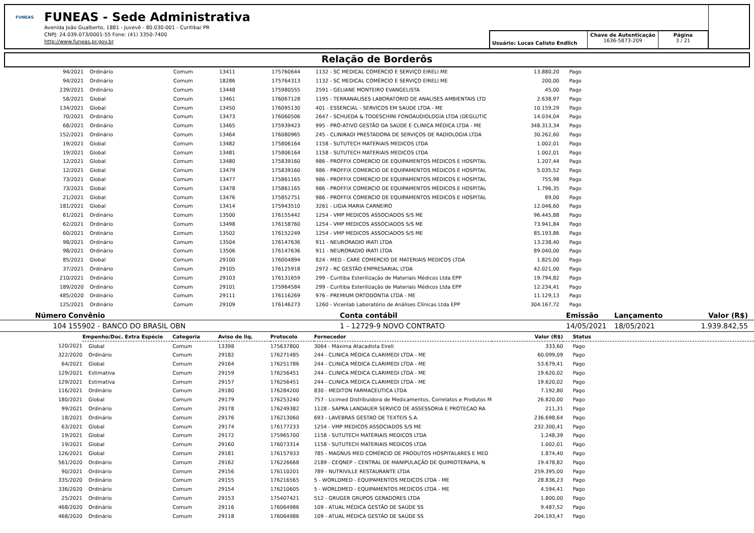FUNEAS
FUNEAS - Sede Administrativa
Avenida João Gualberto, 1881 - Juvevê - 80.030-001 - Curitiba/ PR
CNPJ: 24.039.073/0001-55 Fone: (41) 3350-7400
http://www.funeas.pr.gov.br
Usuário: Lucas Calisto Endlich
Chave de Autenticação
1636-5873-209
Página
3 / 21
Relação de Borderôs
| 94/2021 | Ordinário | Comum | 13411 | 175760644 | 1132 - SC MEDICAL COMÉRCIO E SERVIÇO EIRELI ME | 13.880,20 | | Pago |
| 94/2021 | Ordinário | Comum | 18286 | 175764313 | 1132 - SC MEDICAL COMÉRCIO E SERVIÇO EIRELI ME | 200,00 | | Pago |
| 239/2021 | Ordinário | Comum | 13448 | 175980555 | 2591 - GELIANE MONTEIRO EVANGELISTA | 45,00 | | Pago |
| 58/2021 | Global | Comum | 13461 | 176067128 | 1195 - TERRANALISES LABORATORIO DE ANALISES AMBIENTAIS LTD | 2.638,97 | | Pago |
| 134/2021 | Global | Comum | 13450 | 176095130 | 401 - ESSENCIAL - SERVICOS EM SAUDE LTDA - ME | 10.159,29 | | Pago |
| 70/2021 | Ordinário | Comum | 13473 | 176060506 | 2647 - SCHUEDA & TODESCHINI FONOAUDIOLOGIA LTDA (DEGLUTIC | 14.034,04 | | Pago |
| 68/2021 | Ordinário | Comum | 13465 | 175939423 | 995 - PRÓ-ATIVO GESTÃO DA SAÚDE E CLINICA MÉDICA LTDA - ME | 348.313,34 | | Pago |
| 152/2021 | Ordinário | Comum | 13464 | 176080965 | 245 - CLINIRADI PRESTADORA DE SERVIÇOS DE RADIOLOGIA LTDA | 30.262,60 | | Pago |
| 19/2021 | Global | Comum | 13482 | 175806164 | 1158 - SUTUTECH MATERIAIS MEDICOS LTDA | 1.002,01 | | Pago |
| 19/2021 | Global | Comum | 13481 | 175806164 | 1158 - SUTUTECH MATERIAIS MEDICOS LTDA | 1.002,01 | | Pago |
| 12/2021 | Global | Comum | 13480 | 175839160 | 986 - PROFFIX COMERCIO DE EQUIPAMENTOS MÉDICOS E HOSPITAL | 1.207,44 | | Pago |
| 12/2021 | Global | Comum | 13479 | 175839160 | 986 - PROFFIX COMERCIO DE EQUIPAMENTOS MÉDICOS E HOSPITAL | 5.035,52 | | Pago |
| 73/2021 | Global | Comum | 13477 | 175861165 | 986 - PROFFIX COMERCIO DE EQUIPAMENTOS MÉDICOS E HOSPITAL | 755,98 | | Pago |
| 73/2021 | Global | Comum | 13478 | 175861165 | 986 - PROFFIX COMERCIO DE EQUIPAMENTOS MÉDICOS E HOSPITAL | 1.796,35 | | Pago |
| 21/2021 | Global | Comum | 13476 | 175852751 | 986 - PROFFIX COMERCIO DE EQUIPAMENTOS MÉDICOS E HOSPITAL | 89,00 | | Pago |
| 181/2021 | Global | Comum | 13414 | 175943510 | 3261 - LIGIA MARIA CARNEIRO | 12.046,60 | | Pago |
| 61/2021 | Ordinário | Comum | 13500 | 176155442 | 1254 - VMP MEDICOS ASSOCIADOS S/S ME | 96.445,88 | | Pago |
| 62/2021 | Ordinário | Comum | 13498 | 176158760 | 1254 - VMP MEDICOS ASSOCIADOS S/S ME | 73.941,84 | | Pago |
| 60/2021 | Ordinário | Comum | 13502 | 176152249 | 1254 - VMP MEDICOS ASSOCIADOS S/S ME | 85.193,86 | | Pago |
| 98/2021 | Ordinário | Comum | 13504 | 176147636 | 911 - NEURORADIO IRATI LTDA | 13.238,40 | | Pago |
| 98/2021 | Ordinário | Comum | 13506 | 176147636 | 911 - NEURORADIO IRATI LTDA | 89.040,00 | | Pago |
| 85/2021 | Global | Comum | 29100 | 176004894 | 824 - MED - CARE COMERCIO DE MATERIAIS MEDICOS LTDA | 1.825,00 | | Pago |
| 37/2021 | Ordinário | Comum | 29105 | 176125918 | 2972 - RC GESTÃO EMPRESARIAL LTDA | 42.021,00 | | Pago |
| 210/2021 | Ordinário | Comum | 29103 | 176131659 | 299 - Curitiba Esterilização de Materiais Médicos Ltda EPP | 19.794,82 | | Pago |
| 189/2020 | Ordinário | Comum | 29101 | 175964584 | 299 - Curitiba Esterilização de Materiais Médicos Ltda EPP | 12.234,41 | | Pago |
| 485/2020 | Ordinário | Comum | 29111 | 176116269 | 976 - PREMIUM ORTODONTIA LTDA - ME | 11.129,13 | | Pago |
| 125/2021 | Ordinário | Comum | 29109 | 176146273 | 1260 - Vicenlab Laboratório de Análises Clínicas Ltda EPP | 304.167,72 | | Pago |
| Número | Convênio | Conta contábil | Emissão | Lançamento | Valor (R$) |
| --- | --- | --- | --- | --- | --- |
| 104 | 155902 - BANCO DO BRASIL OBN | 1 - 12729-9 NOVO CONTRATO | 14/05/2021 | 18/05/2021 | 1.939.842,55 |
| | Empenho/Doc. Extra Espécie | Categoria | Aviso de liq. | Protocolo | Fornecedor | Valor (R$) | | Status |
| --- | --- | --- | --- | --- | --- | --- | --- | --- |
| 120/2021 | Global | Comum | 13398 | 175637800 | 3064 - Máxima Atacadista Eireli | 333,60 | | Pago |
| 322/2020 | Ordinário | Comum | 29182 | 176271485 | 244 - CLINICA MÉDICA CLARIMEDI LTDA - ME | 60.099,09 | | Pago |
| 64/2021 | Global | Comum | 29164 | 176251786 | 244 - CLINICA MÉDICA CLARIMEDI LTDA - ME | 53.679,41 | | Pago |
| 129/2021 | Estimativa | Comum | 29159 | 176256451 | 244 - CLINICA MÉDICA CLARIMEDI LTDA - ME | 19.620,02 | | Pago |
| 129/2021 | Estimativa | Comum | 29157 | 176256451 | 244 - CLINICA MÉDICA CLARIMEDI LTDA - ME | 19.620,02 | | Pago |
| 116/2021 | Ordinário | Comum | 29180 | 176284200 | 830 - MEDITON FARMACEUTICA LTDA | 7.192,80 | | Pago |
| 180/2021 | Global | Comum | 29179 | 176253240 | 757 - Licimed Distribuidora de Medicamentos, Correlatos e Produtos M | 26.820,00 | | Pago |
| 99/2021 | Ordinário | Comum | 29178 | 176249382 | 1128 - SAPRA LANDAUER SERVICO DE ASSESSORIA E PROTECAO RA | 211,31 | | Pago |
| 18/2021 | Ordinário | Comum | 29176 | 176213060 | 693 - LAVEBRAS GESTAO DE TEXTEIS S.A. | 236.698,64 | | Pago |
| 63/2021 | Global | Comum | 29174 | 176177233 | 1254 - VMP MEDICOS ASSOCIADOS S/S ME | 232.300,41 | | Pago |
| 19/2021 | Global | Comum | 29172 | 175965700 | 1158 - SUTUTECH MATERIAIS MEDICOS LTDA | 1.248,39 | | Pago |
| 19/2021 | Global | Comum | 29160 | 176073314 | 1158 - SUTUTECH MATERIAIS MEDICOS LTDA | 1.002,01 | | Pago |
| 126/2021 | Global | Comum | 29181 | 176157933 | 785 - MAGNUS MED COMÉRCIO DE PRODUTOS HOSPITALARES E MED | 1.874,40 | | Pago |
| 561/2020 | Ordinário | Comum | 29162 | 176226668 | 2189 - CEQNEP – CENTRAL DE MANIPULAÇÃO DE QUIMIOTERAPIA, N | 19.478,82 | | Pago |
| 90/2021 | Ordinário | Comum | 29156 | 176110201 | 789 - NUTRIVILLE RESTAURANTE LTDA | 259.395,00 | | Pago |
| 335/2020 | Ordinário | Comum | 29155 | 176216565 | 5 - WORLDMED - EQUIPAMENTOS MEDICOS LTDA - ME | 28.836,23 | | Pago |
| 336/2020 | Ordinário | Comum | 29154 | 176210605 | 5 - WORLDMED - EQUIPAMENTOS MEDICOS LTDA - ME | 4.594,41 | | Pago |
| 25/2021 | Ordinário | Comum | 29153 | 175407421 | 512 - GRUGER GRUPOS GERADORES LTDA | 1.800,00 | | Pago |
| 468/2020 | Ordinário | Comum | 29116 | 176064986 | 109 - ATUAL MÉDICA GESTÃO DE SAÚDE SS | 9.487,52 | | Pago |
| 468/2020 | Ordinário | Comum | 29118 | 176064986 | 109 - ATUAL MÉDICA GESTÃO DE SAÚDE SS | 204.193,47 | | Pago |